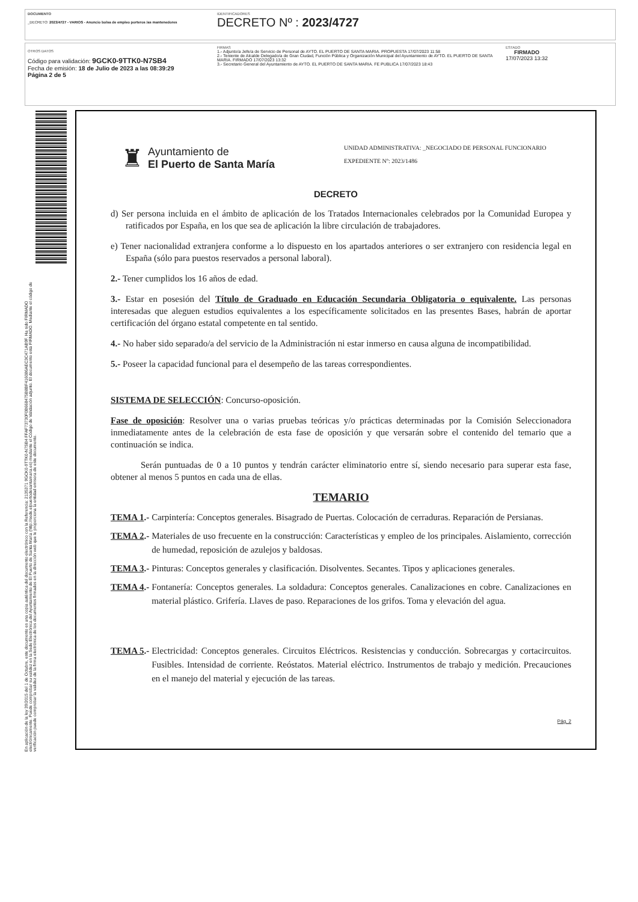DOCUMENTO
_DECRETO: 2023/4727 - VARIOS - Anuncio bolsa de empleo porteros /as mantenedores
IDENTIFICADORES
DECRETO Nº : 2023/4727
OTROS DATOS
Código para validación: 9GCK0-9TTK0-N7SB4
Fecha de emisión: 18 de Julio de 2023 a las 08:39:29
Página 2 de 5
FIRMAS
1.- Adjunto/a Jefe/a de Servicio de Personal de AYTO. EL PUERTO DE SANTA MARIA. PROPUESTA 17/07/2023 11:58
2.- Teniente de Alcalde Delegado/a de Gran Ciudad, Función Pública y Organización Municipal del Ayuntamiento de AYTO. EL PUERTO DE SANTA MARIA. FIRMADO 17/07/2023 13:32
3.- Secretario General del Ayuntamiento de AYTO. EL PUERTO DE SANTA MARIA. FE PUBLICA 17/07/2023 18:43
ESTADO
FIRMADO
17/07/2023 13:32
En aplicación de la ley 39/2015 del 1 de Octubre, este documento es una copia auténtica del documento electrónico con la Referencia: 2135371 9GCK0-9TTK0-N7SB4 FFAF73730F0B668475B8BF416086AEC3C471AB9F. Ha sido FIRMADO electrónicamente. Puede comprobar su validez en la Sede Electrónica del Ayuntamiento de El Puerto de Santa María (http://sede.elpuertodesantamaria.es) mediante el Código de Validación adjunto. El documento está FIRMADO. Mediante el código de verificación puede comprobar la validez de la firma electrónica de los documentos firmados en la dirección web que le proporciona la entidad emisora de este documento.
♜
Ayuntamiento de
El Puerto de Santa María
UNIDAD ADMINISTRATIVA: _NEGOCIADO DE PERSONAL FUNCIONARIO
EXPEDIENTE Nº: 2023/1486
DECRETO
d) Ser persona incluida en el ámbito de aplicación de los Tratados Internacionales celebrados por la Comunidad Europea y ratificados por España, en los que sea de aplicación la libre circulación de trabajadores.
e) Tener nacionalidad extranjera conforme a lo dispuesto en los apartados anteriores o ser extranjero con residencia legal en España (sólo para puestos reservados a personal laboral).
2.- Tener cumplidos los 16 años de edad.
3.- Estar en posesión del Título de Graduado en Educación Secundaria Obligatoria o equivalente. Las personas interesadas que aleguen estudios equivalentes a los específicamente solicitados en las presentes Bases, habrán de aportar certificación del órgano estatal competente en tal sentido.
4.- No haber sido separado/a del servicio de la Administración ni estar inmerso en causa alguna de incompatibilidad.
5.- Poseer la capacidad funcional para el desempeño de las tareas correspondientes.
SISTEMA DE SELECCIÓN: Concurso-oposición.
Fase de oposición: Resolver una o varias pruebas teóricas y/o prácticas determinadas por la Comisión Seleccionadora inmediatamente antes de la celebración de esta fase de oposición y que versarán sobre el contenido del temario que a continuación se indica.
Serán puntuadas de 0 a 10 puntos y tendrán carácter eliminatorio entre sí, siendo necesario para superar esta fase, obtener al menos 5 puntos en cada una de ellas.
TEMARIO
TEMA 1.- Carpintería: Conceptos generales. Bisagrado de Puertas. Colocación de cerraduras. Reparación de Persianas.
TEMA 2.- Materiales de uso frecuente en la construcción: Características y empleo de los principales. Aislamiento, corrección de humedad, reposición de azulejos y baldosas.
TEMA 3.- Pinturas: Conceptos generales y clasificación. Disolventes. Secantes. Tipos y aplicaciones generales.
TEMA 4.- Fontanería: Conceptos generales. La soldadura: Conceptos generales. Canalizaciones en cobre. Canalizaciones en material plástico. Grifería. Llaves de paso. Reparaciones de los grifos. Toma y elevación del agua.
TEMA 5.- Electricidad: Conceptos generales. Circuitos Eléctricos. Resistencias y conducción. Sobrecargas y cortacircuitos. Fusibles. Intensidad de corriente. Reóstatos. Material eléctrico. Instrumentos de trabajo y medición. Precauciones en el manejo del material y ejecución de las tareas.
Pág. 2